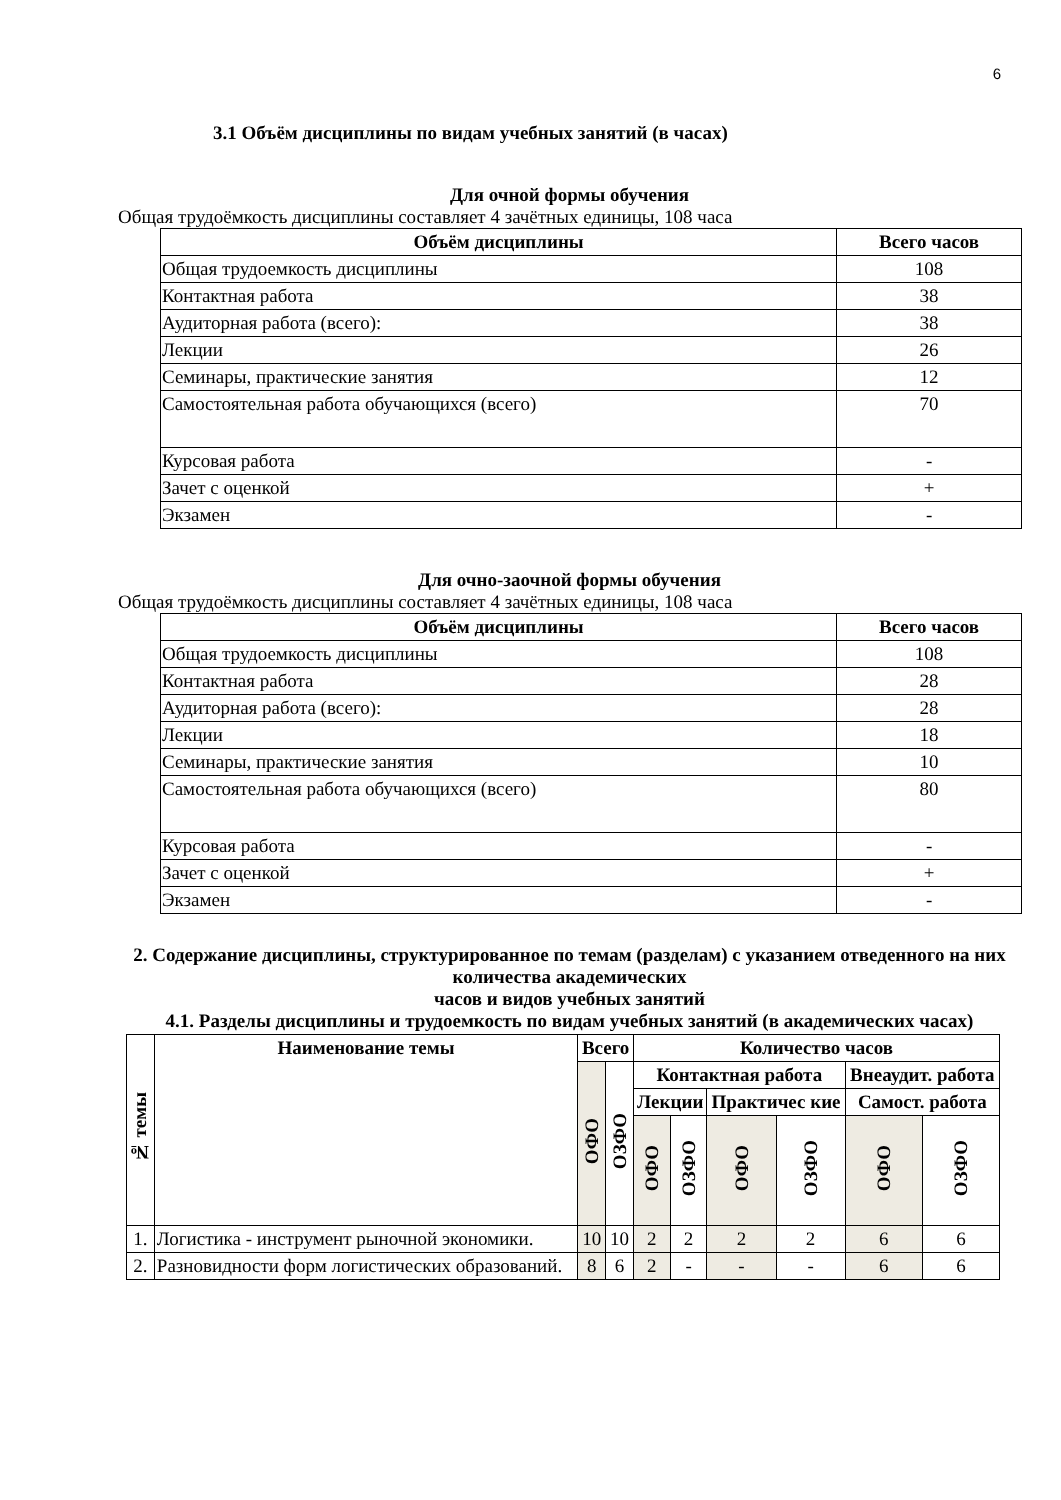6
3.1 Объём дисциплины по видам учебных занятий (в часах)
Для очной формы обучения
Общая трудоёмкость дисциплины составляет 4 зачётных единицы, 108 часа
| Объём дисциплины | Всего часов |
| --- | --- |
| Общая трудоемкость дисциплины | 108 |
| Контактная работа | 38 |
| Аудиторная работа (всего): | 38 |
| Лекции | 26 |
| Семинары, практические занятия | 12 |
| Самостоятельная работа обучающихся (всего) | 70 |
| Курсовая работа | - |
| Зачет с оценкой | + |
| Экзамен | - |
Для очно-заочной формы обучения
Общая трудоёмкость дисциплины составляет 4 зачётных единицы, 108 часа
| Объём дисциплины | Всего часов |
| --- | --- |
| Общая трудоемкость дисциплины | 108 |
| Контактная работа | 28 |
| Аудиторная работа (всего): | 28 |
| Лекции | 18 |
| Семинары, практические занятия | 10 |
| Самостоятельная работа обучающихся (всего) | 80 |
| Курсовая работа | - |
| Зачет с оценкой | + |
| Экзамен | - |
2. Содержание дисциплины, структурированное по темам (разделам) с указанием отведенного на них количества академических
часов и видов учебных занятий
4.1. Разделы дисциплины и трудоемкость по видам учебных занятий (в академических часах)
| № темы | Наименование темы | Всего | | Количество часов | | | | | |
| --- | --- | --- | --- | --- | --- | --- | --- | --- | --- |
| | | ОФО | ОЗФО | Контактная работа | | | | Внеаудит. работа | |
| | | | | Лекции | | Практичес кие | | Самост. работа | |
| | | | | ОФО | ОЗФО | ОФО | ОЗФО | ОФО | ОЗФО |
| 1. | Логистика - инструмент рыночной экономики. | 10 | 10 | 2 | 2 | 2 | 2 | 6 | 6 |
| 2. | Разновидности форм логистических образований. | 8 | 6 | 2 | - | - | - | 6 | 6 |